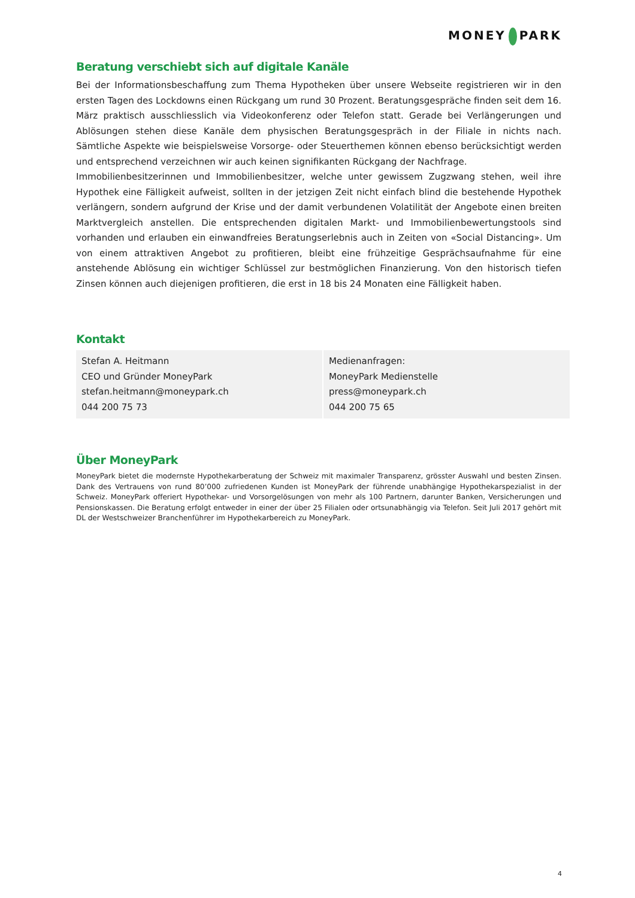MONEY PARK
Beratung verschiebt sich auf digitale Kanäle
Bei der Informationsbeschaffung zum Thema Hypotheken über unsere Webseite registrieren wir in den ersten Tagen des Lockdowns einen Rückgang um rund 30 Prozent. Beratungsgespräche finden seit dem 16. März praktisch ausschliesslich via Videokonferenz oder Telefon statt. Gerade bei Verlängerungen und Ablösungen stehen diese Kanäle dem physischen Beratungsgespräch in der Filiale in nichts nach. Sämtliche Aspekte wie beispielsweise Vorsorge- oder Steuerthemen können ebenso berücksichtigt werden und entsprechend verzeichnen wir auch keinen signifikanten Rückgang der Nachfrage.
Immobilienbesitzerinnen und Immobilienbesitzer, welche unter gewissem Zugzwang stehen, weil ihre Hypothek eine Fälligkeit aufweist, sollten in der jetzigen Zeit nicht einfach blind die bestehende Hypothek verlängern, sondern aufgrund der Krise und der damit verbundenen Volatilität der Angebote einen breiten Marktvergleich anstellen. Die entsprechenden digitalen Markt- und Immobilienbewertungstools sind vorhanden und erlauben ein einwandfreies Beratungserlebnis auch in Zeiten von «Social Distancing». Um von einem attraktiven Angebot zu profitieren, bleibt eine frühzeitige Gesprächsaufnahme für eine anstehende Ablösung ein wichtiger Schlüssel zur bestmöglichen Finanzierung. Von den historisch tiefen Zinsen können auch diejenigen profitieren, die erst in 18 bis 24 Monaten eine Fälligkeit haben.
Kontakt
| Stefan A. Heitmann CEO und Gründer MoneyPark stefan.heitmann@moneypark.ch 044 200 75 73 | Medienanfragen: MoneyPark Medienstelle press@moneypark.ch 044 200 75 65 |
Über MoneyPark
MoneyPark bietet die modernste Hypothekarberatung der Schweiz mit maximaler Transparenz, grösster Auswahl und besten Zinsen. Dank des Vertrauens von rund 80’000 zufriedenen Kunden ist MoneyPark der führende unabhängige Hypothekarspezialist in der Schweiz. MoneyPark offeriert Hypothekar- und Vorsorgelösungen von mehr als 100 Partnern, darunter Banken, Versicherungen und Pensionskassen. Die Beratung erfolgt entweder in einer der über 25 Filialen oder ortsunabhängig via Telefon. Seit Juli 2017 gehört mit DL der Westschweizer Branchenführer im Hypothekarbereich zu MoneyPark.
4